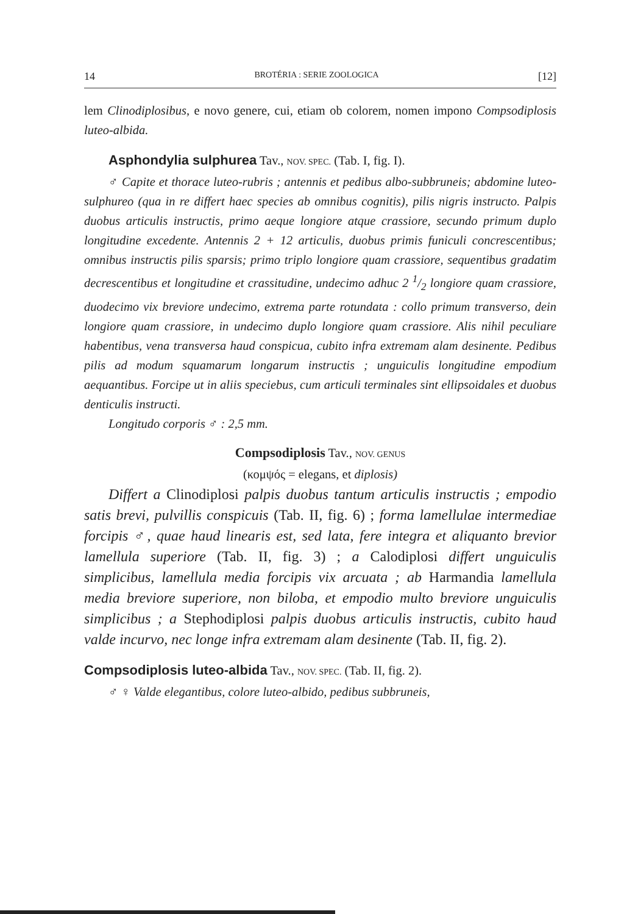14 BROTÉRIA : SERIE ZOOLOGICA [12]
lem Clinodiplosibus, e novo genere, cui, etiam ob colorem, nomen impono Compsodiplosis luteo-albida.
Asphondylia sulphurea Tav., NOV. SPEC. (Tab. I, fig. I).
♂ Capite et thorace luteo-rubris ; antennis et pedibus albo-subbruneis; abdomine luteo-sulphureo (qua in re differt haec species ab omnibus cognitis), pilis nigris instructo. Palpis duobus articulis instructis, primo aeque longiore atque crassiore, secundo primum duplo longitudine excedente. Antennis 2 + 12 articulis, duobus primis funiculi concrescentibus; omnibus instructis pilis sparsis; primo triplo longiore quam crassiore, sequentibus gradatim decrescentibus et longitudine et crassitudine, undecimo adhuc 2 1/2 longiore quam crassiore, duodecimo vix breviore undecimo, extrema parte rotundata : collo primum transverso, dein longiore quam crassiore, in undecimo duplo longiore quam crassiore. Alis nihil peculiare habentibus, vena transversa haud conspicua, cubito infra extremam alam desinente. Pedibus pilis ad modum squamarum longarum instructis ; unguiculis longitudine empodium aequantibus. Forcipe ut in aliis speciebus, cum articuli terminales sint ellipsoidales et duobus denticulis instructi.
Longitudo corporis ♂ : 2,5 mm.
Compsodiplosis Tav., NOV. GENUS
(κομψός = elegans, et diplosis)
Differt a Clinodiplosi palpis duobus tantum articulis instructis ; empodio satis brevi, pulvillis conspicuis (Tab. II, fig. 6) ; forma lamellulae intermediae forcipis ♂, quae haud linearis est, sed lata, fere integra et aliquanto brevior lamellula superiore (Tab. II, fig. 3) ; a Calodiplosi differt unguiculis simplicibus, lamellula media forcipis vix arcuata ; ab Harmandia lamellula media breviore superiore, non biloba, et empodio multo breviore unguiculis simplicibus ; a Stephodiplosi palpis duobus articulis instructis, cubito haud valde incurvo, nec longe infra extremam alam desinente (Tab. II, fig. 2).
Compsodiplosis luteo-albida Tav., NOV. SPEC. (Tab. II, fig. 2).
♂ ♀ Valde elegantibus, colore luteo-albido, pedibus subbruneis,